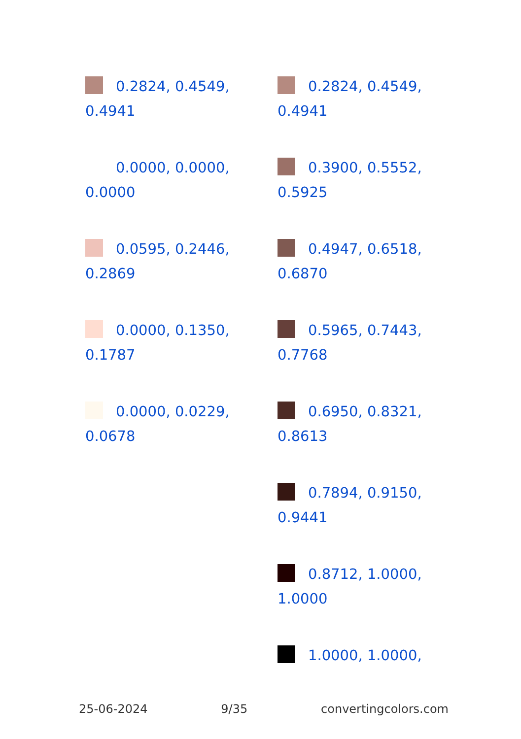0.2824, 0.4549, 0.4941
0.0000, 0.0000, 0.0000
0.0595, 0.2446, 0.2869
0.0000, 0.1350, 0.1787
0.0000, 0.0229, 0.0678
0.2824, 0.4549, 0.4941
0.3900, 0.5552, 0.5925
0.4947, 0.6518, 0.6870
0.5965, 0.7443, 0.7768
0.6950, 0.8321, 0.8613
0.7894, 0.9150, 0.9441
0.8712, 1.0000, 1.0000
1.0000, 1.0000,
25-06-2024 9/35 convertingcolors.com